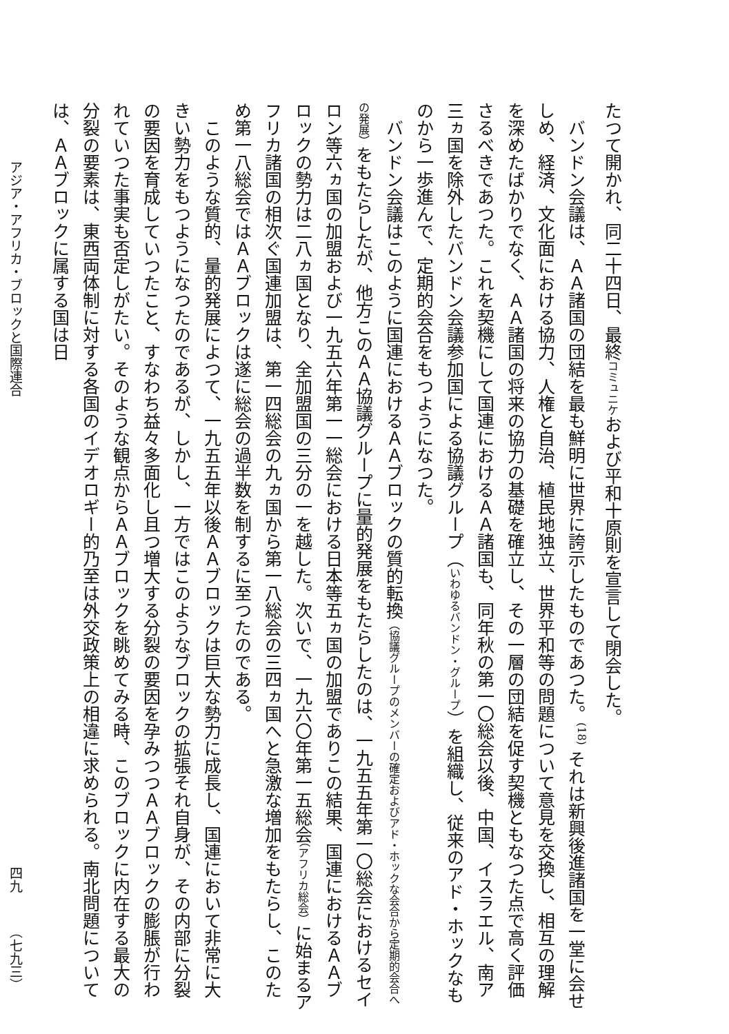たつて開かれ、同二十四日、最終コミュニケおよび平和十原則を宣言して閉会した。
バンドン会議は、ＡＡ諸国の団結を最も鮮明に世界に誇示したものであつた。<sup>(18)</sup> それは新興後進諸国を一堂に会せしめ、経済、文化面における協力、人権と自治、植民地独立、世界平和等の問題について意見を交換し、相互の理解を深めたばかりでなく、ＡＡ諸国の将来の協力の基礎を確立し、その一層の団結を促す契機ともなつた点で高く評価さるべきであつた。これを契機にして国連におけるＡＡ諸国も、同年秋の第一〇総会以後、中国、イスラエル、南ア三ヵ国を除外したバンドン会議参加国による協議グループ（いわゆるバンドン・グループ）を組織し、従来のアド・ホックなものから一歩進んで、定期的会合をもつようになつた。
バンドン会議はこのように国連におけるＡＡブロックの質的転換（協議グループのメンバーの確定およびアド・ホックな会合から定期的会合への発展）をもたらしたが、他方このＡＡ協議グループに量的発展をもたらしたのは、一九五五年第一〇総会におけるセイロン等六ヵ国の加盟および一九五六年第一一総会における日本等五ヵ国の加盟でありこの結果、国連におけるＡＡブロックの勢力は二八ヵ国となり、全加盟国の三分の一を越した。次いで、一九六〇年第一五総会（アフリカ総会）に始まるアフリカ諸国の相次ぐ国連加盟は、第一四総会の九ヵ国から第一八総会の三四ヵ国へと急激な増加をもたらし、このため第一八総会ではＡＡブロックは遂に総会の過半数を制するに至つたのである。
このような質的、量的発展によつて、一九五五年以後ＡＡブロックは巨大な勢力に成長し、国連において非常に大きい勢力をもつようになつたのであるが、しかし、一方ではこのようなブロックの拡張それ自身が、その内部に分裂の要因を育成していつたこと、すなわち益々多面化し且つ増大する分裂の要因を孕みつつＡＡブロックの膨脹が行われていつた事実も否定しがたい。そのような観点からＡＡブロックを眺めてみる時、このブロックに内在する最大の分裂の要素は、東西両体制に対する各国のイデオロギー的乃至は外交政策上の相違に求められる。南北問題については、ＡＡブロックに属する国は日
アジア・アフリカ・ブロックと国際連合 四九　　　（七九三）